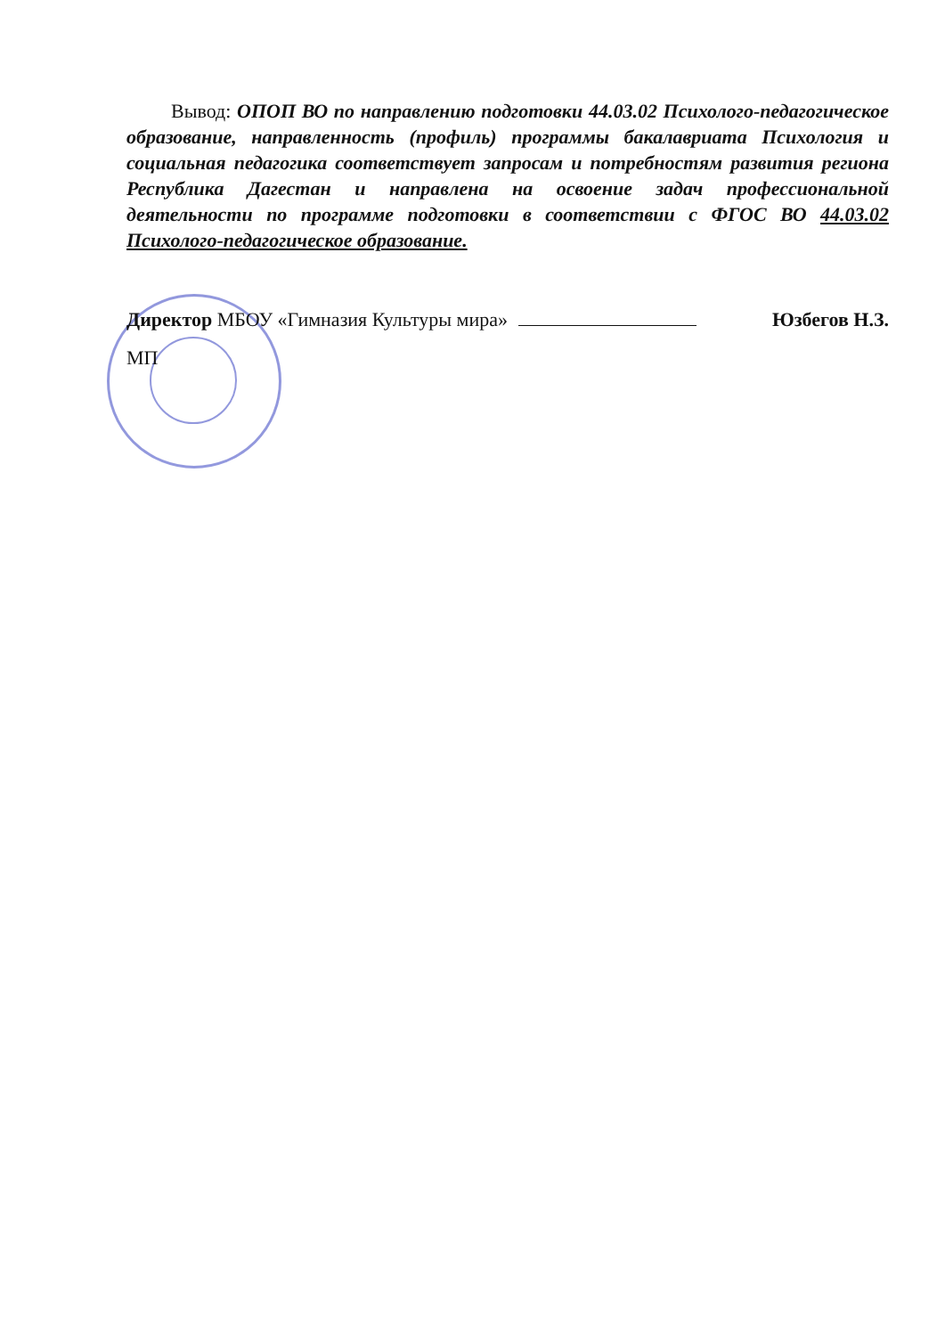Вывод: ОПОП ВО по направлению подготовки 44.03.02 Психолого-педагогическое образование, направленность (профиль) программы бакалавриата Психология и социальная педагогика соответствует запросам и потребностям развития региона Республика Дагестан и направлена на освоение задач профессиональной деятельности по программе подготовки в соответствии с ФГОС ВО 44.03.02 Психолого-педагогическое образование.
Директор МБОУ «Гимназия Культуры мира» Юзбегов Н.З.
МП